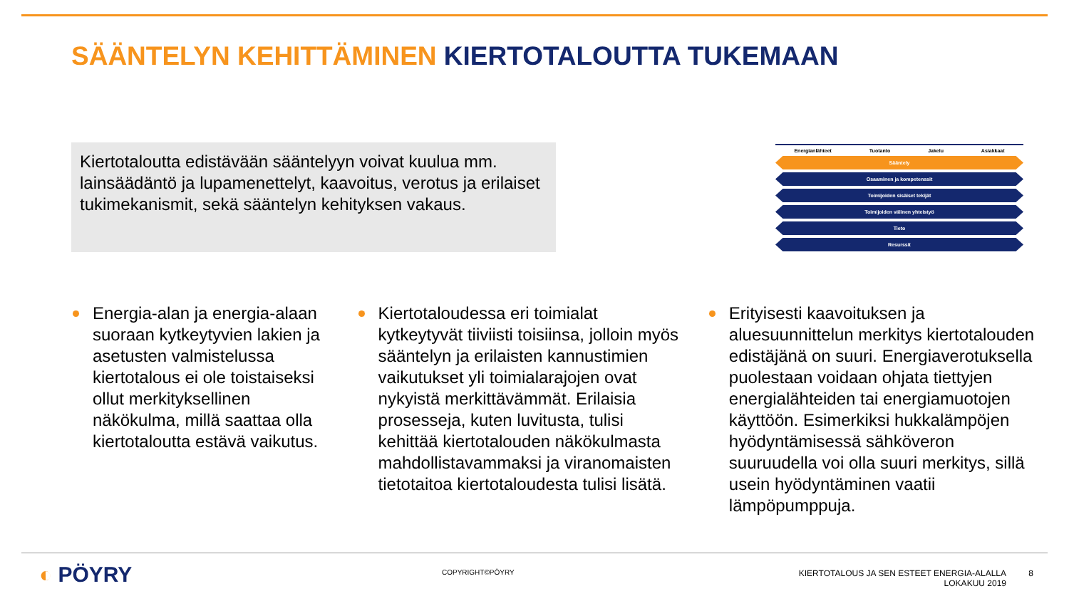SÄÄNTELYN KEHITTÄMINEN KIERTOTALOUTTA TUKEMAAN
Kiertotaloutta edistävään sääntelyyn voivat kuulua mm. lainsäädäntö ja lupamenettelyt, kaavoitus, verotus ja erilaiset tukimekanismit, sekä sääntelyn kehityksen vakaus.
Energianlähteet Tuotanto Jakelu Asiakkaat
Sääntely
Osaaminen ja kompetenssit
Toimijoiden sisäiset tekijät
Toimijoiden välinen yhteistyö
Tieto
Resurssit
Energia-alan ja energia-alaan suoraan kytkeytyvien lakien ja asetusten valmistelussa kiertotalous ei ole toistaiseksi ollut merkityksellinen näkökulma, millä saattaa olla kiertotaloutta estävä vaikutus.
Kiertotaloudessa eri toimialat kytkeytyvät tiiviisti toisiinsa, jolloin myös sääntelyn ja erilaisten kannustimien vaikutukset yli toimialarajojen ovat nykyistä merkittävämmät. Erilaisia prosesseja, kuten luvitusta, tulisi kehittää kiertotalouden näkökulmasta mahdollistavammaksi ja viranomaisten tietotaitoa kiertotaloudesta tulisi lisätä.
Erityisesti kaavoituksen ja aluesuunnittelun merkitys kiertotalouden edistäjänä on suuri. Energiaverotuksella puolestaan voidaan ohjata tiettyjen energialähteiden tai energiamuotojen käyttöön. Esimerkiksi hukkalämpöjen hyödyntämisessä sähköveron suuruudella voi olla suuri merkitys, sillä usein hyödyntäminen vaatii lämpöpumppuja.
◐ PÖYRY COPYRIGHT©PÖYRY
KIERTOTALOUS JA SEN ESTEET ENERGIA-ALALLA
LOKAKUU 2019
8